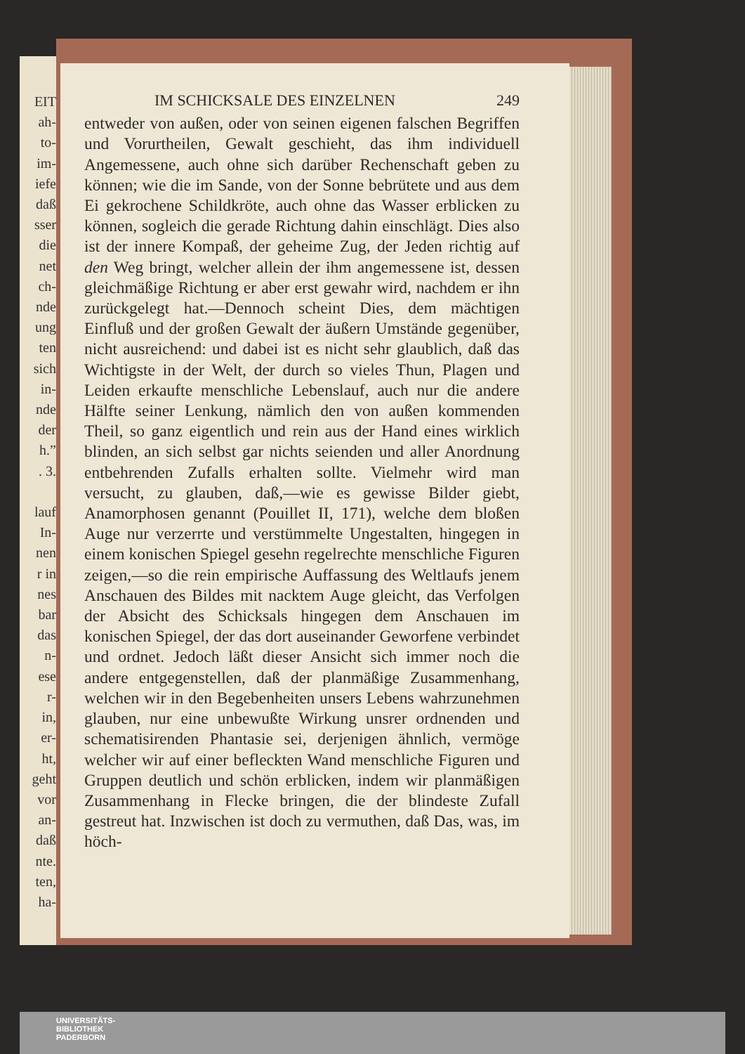EIT
ah-
to-
im-
iefe
daß
sser
die
net
ch-
nde
ung
ten
sich
in-
nde
der
h.”
. 3.
lauf
In-
nen
r in
nes
bar
das
n-
ese
r-
in,
er-
ht,
geht
vor
an-
daß
nte.
ten,
ha-
IM SCHICKSALE DES EINZELNEN 249
entweder von außen, oder von seinen eigenen falschen Begriffen und Vorurtheilen, Gewalt geschieht, das ihm individuell Angemessene, auch ohne sich darüber Rechenschaft geben zu können; wie die im Sande, von der Sonne bebrütete und aus dem Ei gekrochene Schildkröte, auch ohne das Wasser erblicken zu können, sogleich die gerade Richtung dahin einschlägt. Dies also ist der innere Kompaß, der geheime Zug, der Jeden richtig auf den Weg bringt, welcher allein der ihm angemessene ist, dessen gleichmäßige Richtung er aber erst gewahr wird, nachdem er ihn zurückgelegt hat.—Dennoch scheint Dies, dem mächtigen Einfluß und der großen Gewalt der äußern Umstände gegenüber, nicht ausreichend: und dabei ist es nicht sehr glaublich, daß das Wichtigste in der Welt, der durch so vieles Thun, Plagen und Leiden erkaufte menschliche Lebenslauf, auch nur die andere Hälfte seiner Lenkung, nämlich den von außen kommenden Theil, so ganz eigentlich und rein aus der Hand eines wirklich blinden, an sich selbst gar nichts seienden und aller Anordnung entbehrenden Zufalls erhalten sollte. Vielmehr wird man versucht, zu glauben, daß,—wie es gewisse Bilder giebt, Anamorphosen genannt (Pouillet II, 171), welche dem bloßen Auge nur verzerrte und verstümmelte Ungestalten, hingegen in einem konischen Spiegel gesehn regelrechte menschliche Figuren zeigen,—so die rein empirische Auffassung des Weltlaufs jenem Anschauen des Bildes mit nacktem Auge gleicht, das Verfolgen der Absicht des Schicksals hingegen dem Anschauen im konischen Spiegel, der das dort auseinander Geworfene verbindet und ordnet. Jedoch läßt dieser Ansicht sich immer noch die andere entgegenstellen, daß der planmäßige Zusammenhang, welchen wir in den Begebenheiten unsers Lebens wahrzunehmen glauben, nur eine unbewußte Wirkung unsrer ordnenden und schematisirenden Phantasie sei, derjenigen ähnlich, vermöge welcher wir auf einer befleckten Wand menschliche Figuren und Gruppen deutlich und schön erblicken, indem wir planmäßigen Zusammenhang in Flecke bringen, die der blindeste Zufall gestreut hat. Inzwischen ist doch zu vermuthen, daß Das, was, im höch-
UNIVERSITÄTS-
BIBLIOTHEK
PADERBORN